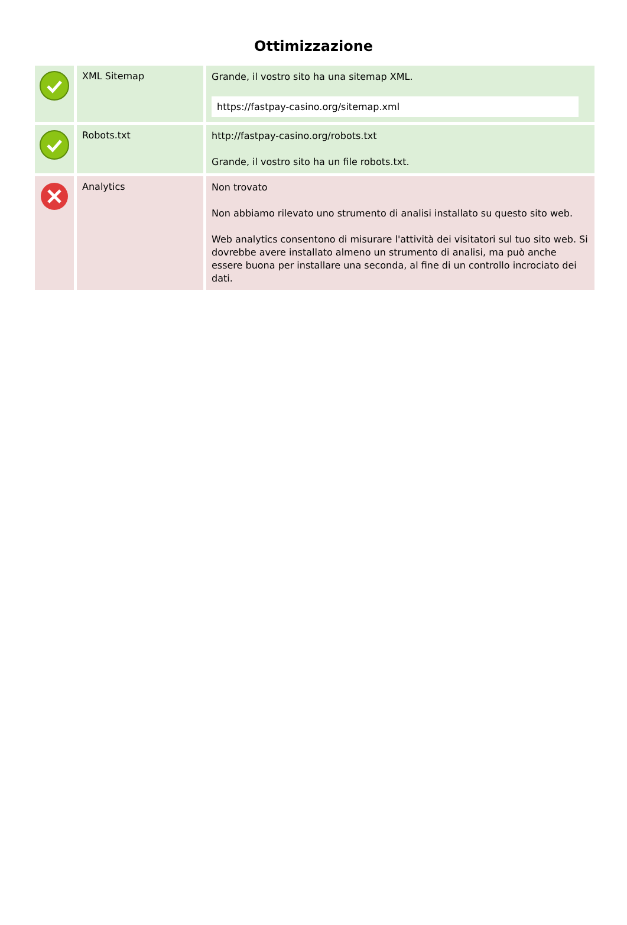Ottimizzazione
| | XML Sitemap | Grande, il vostro sito ha una sitemap XML. https://fastpay-casino.org/sitemap.xml |
| | Robots.txt | http://fastpay-casino.org/robots.txt Grande, il vostro sito ha un file robots.txt. |
| | Analytics | Non trovato Non abbiamo rilevato uno strumento di analisi installato su questo sito web. Web analytics consentono di misurare l'attività dei visitatori sul tuo sito web. Si dovrebbe avere installato almeno un strumento di analisi, ma può anche essere buona per installare una seconda, al fine di un controllo incrociato dei dati. |